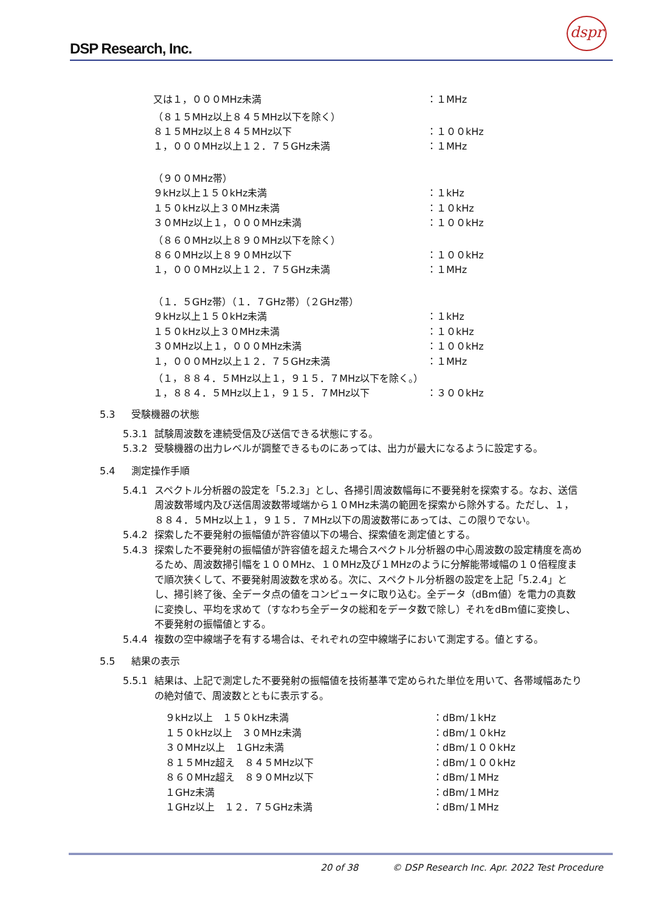DSP Research, Inc.
dspr
| 又は１，０００MHz未満 | ：１MHz |
| （８１５MHz以上８４５MHz以下を除く） | |
| ８１５MHz以上８４５MHz以下 | ：１００kHz |
| １，０００MHz以上１２．７５GHz未満 | ：１MHz |
| （９００MHz帯） | |
| ９kHz以上１５０kHz未満 | ：１kHz |
| １５０kHz以上３０MHz未満 | ：１０kHz |
| ３０MHz以上１，０００MHz未満 | ：１００kHz |
| （８６０MHz以上８９０MHz以下を除く） | |
| ８６０MHz以上８９０MHz以下 | ：１００kHz |
| １，０００MHz以上１２．７５GHz未満 | ：１MHz |
| （１．５GHz帯）（１．７GHz帯）（２GHz帯） | |
| ９kHz以上１５０kHz未満 | ：１kHz |
| １５０kHz以上３０MHz未満 | ：１０kHz |
| ３０MHz以上１，０００MHz未満 | ：１００kHz |
| １，０００MHz以上１２．７５GHz未満 | ：１MHz |
| （１，８８４．５MHz以上１，９１５．７MHz以下を除く。） | |
| １，８８４．５MHz以上１，９１５．７MHz以下 | ：３００kHz |
5.3 受験機器の状態
5.3.1 試験周波数を連続受信及び送信できる状態にする。
5.3.2 受験機器の出力レベルが調整できるものにあっては、出力が最大になるように設定する。
5.4 測定操作手順
5.4.1 スペクトル分析器の設定を「5.2.3」とし、各掃引周波数幅毎に不要発射を探索する。なお、送信周波数帯域内及び送信周波数帯域端から１０MHz未満の範囲を探索から除外する。ただし、１，８８４．５MHz以上１，９１５．７MHz以下の周波数帯にあっては、この限りでない。
5.4.2 探索した不要発射の振幅値が許容値以下の場合、探索値を測定値とする。
5.4.3 探索した不要発射の振幅値が許容値を超えた場合スペクトル分析器の中心周波数の設定精度を高めるため、周波数掃引幅を１００MHz、１０MHz及び１MHzのように分解能帯域幅の１０倍程度まで順次狭くして、不要発射周波数を求める。次に、スペクトル分析器の設定を上記「5.2.4」とし、掃引終了後、全データ点の値をコンピュータに取り込む。全データ（dBm値）を電力の真数に変換し、平均を求めて（すなわち全データの総和をデータ数で除し）それをdBm値に変換し、不要発射の振幅値とする。
5.4.4 複数の空中線端子を有する場合は、それぞれの空中線端子において測定する。値とする。
5.5 結果の表示
5.5.1 結果は、上記で測定した不要発射の振幅値を技術基準で定められた単位を用いて、各帯域幅あたりの絶対値で、周波数とともに表示する。
| ９kHz以上 １５０kHz未満 | ：dBm/１kHz |
| １５０kHz以上 ３０MHz未満 | ：dBm/１０kHz |
| ３０MHz以上 １GHz未満 | ：dBm/１００kHz |
| ８１５MHz超え ８４５MHz以下 | ：dBm/１００kHz |
| ８６０MHz超え ８９０MHz以下 | ：dBm/１MHz |
| １GHz未満 | ：dBm/１MHz |
| １GHz以上 １２．７５GHz未満 | ：dBm/１MHz |
20 of 38 © DSP Research Inc. Apr. 2022 Test Procedure